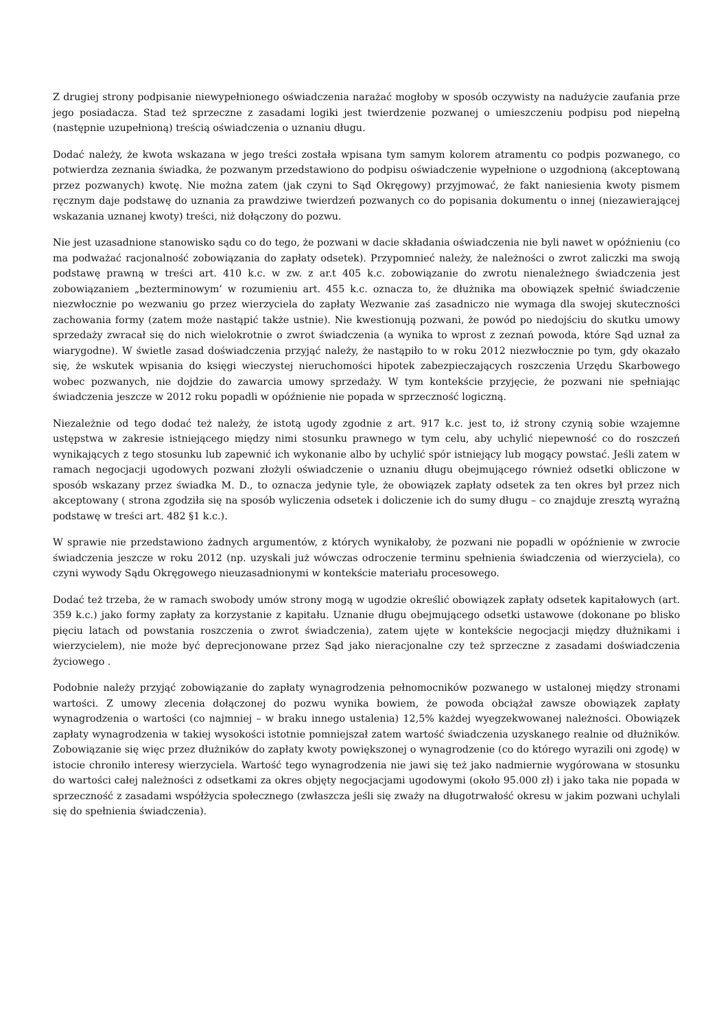Z drugiej strony podpisanie niewypełnionego oświadczenia narażać mogłoby w sposób oczywisty na nadużycie zaufania prze jego posiadacza. Stad też sprzeczne z zasadami logiki jest twierdzenie pozwanej o umieszczeniu podpisu pod niepełną (następnie uzupełnioną) treścią oświadczenia o uznaniu długu.
Dodać należy, że kwota wskazana w jego treści została wpisana tym samym kolorem atramentu co podpis pozwanego, co potwierdza zeznania świadka, że pozwanym przedstawiono do podpisu oświadczenie wypełnione o uzgodnioną (akceptowaną przez pozwanych) kwotę. Nie można zatem (jak czyni to Sąd Okręgowy) przyjmować, że fakt naniesienia kwoty pismem ręcznym daje podstawę do uznania za prawdziwe twierdzeń pozwanych co do popisania dokumentu o innej (niezawierającej wskazania uznanej kwoty) treści, niż dołączony do pozwu.
Nie jest uzasadnione stanowisko sądu co do tego, że pozwani w dacie składania oświadczenia nie byli nawet w opóźnieniu (co ma podważać racjonalność zobowiązania do zapłaty odsetek). Przypomnieć należy, że należności o zwrot zaliczki ma swoją podstawę prawną w treści art. 410 k.c. w zw. z ar.t 405 k.c. zobowiązanie do zwrotu nienależnego świadczenia jest zobowiązaniem „bezterminowym’ w rozumieniu art. 455 k.c. oznacza to, że dłużnika ma obowiązek spełnić świadczenie niezwłocznie po wezwaniu go przez wierzyciela do zapłaty Wezwanie zaś zasadniczo nie wymaga dla swojej skuteczności zachowania formy (zatem może nastąpić także ustnie). Nie kwestionują pozwani, że powód po niedojściu do skutku umowy sprzedaży zwracał się do nich wielokrotnie o zwrot świadczenia (a wynika to wprost z zeznań powoda, które Sąd uznał za wiarygodne). W świetle zasad doświadczenia przyjąć należy, że nastąpiło to w roku 2012 niezwłocznie po tym, gdy okazało się, że wskutek wpisania do księgi wieczystej nieruchomości hipotek zabezpieczających roszczenia Urzędu Skarbowego wobec pozwanych, nie dojdzie do zawarcia umowy sprzedaży. W tym kontekście przyjęcie, że pozwani nie spełniając świadczenia jeszcze w 2012 roku popadli w opóźnienie nie popada w sprzeczność logiczną.
Niezależnie od tego dodać też należy, że istotą ugody zgodnie z art. 917 k.c. jest to, iż strony czynią sobie wzajemne ustępstwa w zakresie istniejącego między nimi stosunku prawnego w tym celu, aby uchylić niepewność co do roszczeń wynikających z tego stosunku lub zapewnić ich wykonanie albo by uchylić spór istniejący lub mogący powstać. Jeśli zatem w ramach negocjacji ugodowych pozwani złożyli oświadczenie o uznaniu długu obejmującego również odsetki obliczone w sposób wskazany przez świadka M. D., to oznacza jedynie tyle, że obowiązek zapłaty odsetek za ten okres był przez nich akceptowany ( strona zgodziła się na sposób wyliczenia odsetek i doliczenie ich do sumy długu – co znajduje zresztą wyraźną podstawę w treści art. 482 §1 k.c.).
W sprawie nie przedstawiono żadnych argumentów, z których wynikałoby, że pozwani nie popadli w opóźnienie w zwrocie świadczenia jeszcze w roku 2012 (np. uzyskali już wówczas odroczenie terminu spełnienia świadczenia od wierzyciela), co czyni wywody Sądu Okręgowego nieuzasadnionymi w kontekście materiału procesowego.
Dodać też trzeba, że w ramach swobody umów strony mogą w ugodzie określić obowiązek zapłaty odsetek kapitałowych (art. 359 k.c.) jako formy zapłaty za korzystanie z kapitału. Uznanie długu obejmującego odsetki ustawowe (dokonane po blisko pięciu latach od powstania roszczenia o zwrot świadczenia), zatem ujęte w kontekście negocjacji między dłużnikami i wierzycielem), nie może być deprecjonowane przez Sąd jako nieracjonalne czy też sprzeczne z zasadami doświadczenia życiowego .
Podobnie należy przyjąć zobowiązanie do zapłaty wynagrodzenia pełnomocników pozwanego w ustalonej między stronami wartości. Z umowy zlecenia dołączonej do pozwu wynika bowiem, że powoda obciążał zawsze obowiązek zapłaty wynagrodzenia o wartości (co najmniej – w braku innego ustalenia) 12,5% każdej wyegzekwowanej należności. Obowiązek zapłaty wynagrodzenia w takiej wysokości istotnie pomniejszał zatem wartość świadczenia uzyskanego realnie od dłużników. Zobowiązanie się więc przez dłużników do zapłaty kwoty powiększonej o wynagrodzenie (co do którego wyrazili oni zgodę) w istocie chroniło interesy wierzyciela. Wartość tego wynagrodzenia nie jawi się też jako nadmiernie wygórowana w stosunku do wartości całej należności z odsetkami za okres objęty negocjacjami ugodowymi (około 95.000 zł) i jako taka nie popada w sprzeczność z zasadami współżycia społecznego (zwłaszcza jeśli się zważy na długotrwałość okresu w jakim pozwani uchylali się do spełnienia świadczenia).